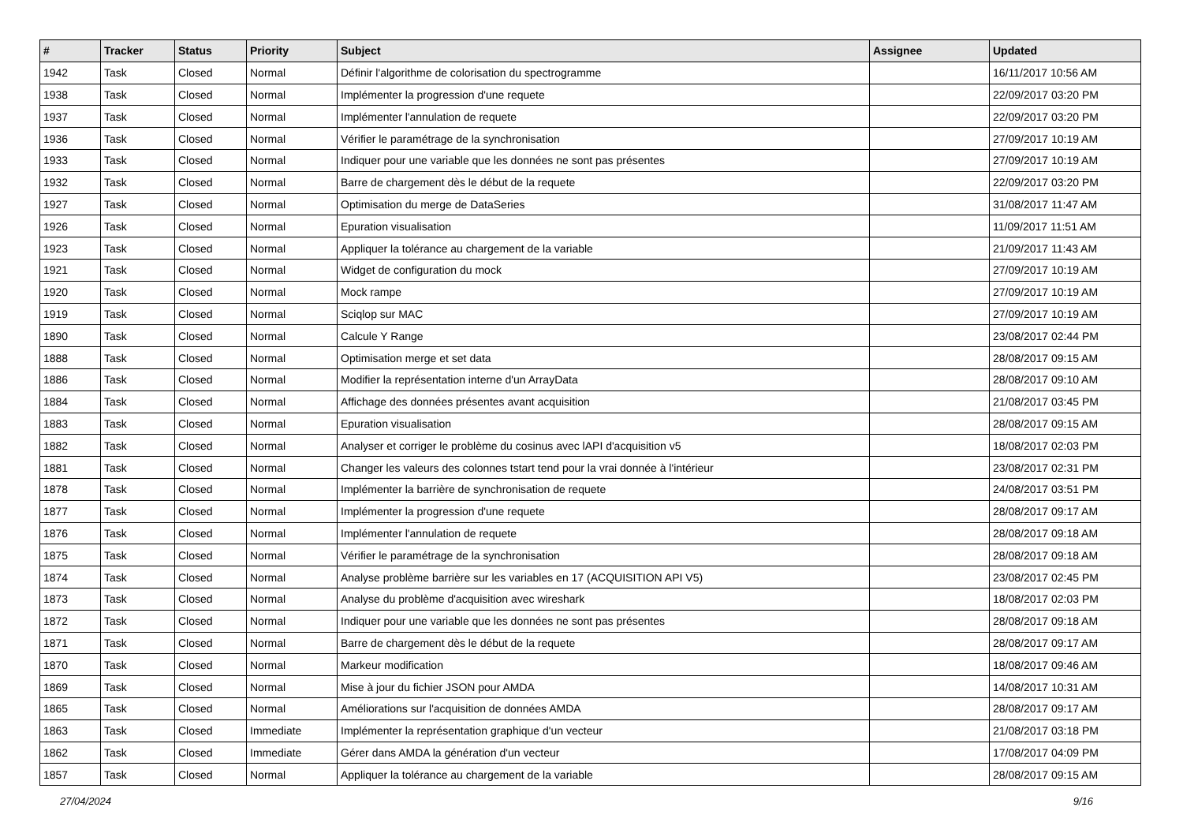| # | Tracker | Status | Priority | Subject | Assignee | Updated |
| --- | --- | --- | --- | --- | --- | --- |
| 1942 | Task | Closed | Normal | Définir l'algorithme de colorisation du spectrogramme | | 16/11/2017 10:56 AM |
| 1938 | Task | Closed | Normal | Implémenter la progression d'une requete | | 22/09/2017 03:20 PM |
| 1937 | Task | Closed | Normal | Implémenter l'annulation de requete | | 22/09/2017 03:20 PM |
| 1936 | Task | Closed | Normal | Vérifier le paramétrage de la synchronisation | | 27/09/2017 10:19 AM |
| 1933 | Task | Closed | Normal | Indiquer pour une variable que les données ne sont pas présentes | | 27/09/2017 10:19 AM |
| 1932 | Task | Closed | Normal | Barre de chargement dès le début de la requete | | 22/09/2017 03:20 PM |
| 1927 | Task | Closed | Normal | Optimisation du merge de DataSeries | | 31/08/2017 11:47 AM |
| 1926 | Task | Closed | Normal | Epuration visualisation | | 11/09/2017 11:51 AM |
| 1923 | Task | Closed | Normal | Appliquer la tolérance au chargement de la variable | | 21/09/2017 11:43 AM |
| 1921 | Task | Closed | Normal | Widget de configuration du mock | | 27/09/2017 10:19 AM |
| 1920 | Task | Closed | Normal | Mock rampe | | 27/09/2017 10:19 AM |
| 1919 | Task | Closed | Normal | Sciqlop sur MAC | | 27/09/2017 10:19 AM |
| 1890 | Task | Closed | Normal | Calcule Y Range | | 23/08/2017 02:44 PM |
| 1888 | Task | Closed | Normal | Optimisation merge et set data | | 28/08/2017 09:15 AM |
| 1886 | Task | Closed | Normal | Modifier la représentation interne d'un ArrayData | | 28/08/2017 09:10 AM |
| 1884 | Task | Closed | Normal | Affichage des données présentes avant acquisition | | 21/08/2017 03:45 PM |
| 1883 | Task | Closed | Normal | Epuration visualisation | | 28/08/2017 09:15 AM |
| 1882 | Task | Closed | Normal | Analyser et corriger le problème du cosinus avec lAPI d'acquisition v5 | | 18/08/2017 02:03 PM |
| 1881 | Task | Closed | Normal | Changer les valeurs des colonnes tstart tend pour la vrai donnée à l'intérieur | | 23/08/2017 02:31 PM |
| 1878 | Task | Closed | Normal | Implémenter la barrière de synchronisation de requete | | 24/08/2017 03:51 PM |
| 1877 | Task | Closed | Normal | Implémenter la progression d'une requete | | 28/08/2017 09:17 AM |
| 1876 | Task | Closed | Normal | Implémenter l'annulation de requete | | 28/08/2017 09:18 AM |
| 1875 | Task | Closed | Normal | Vérifier le paramétrage de la synchronisation | | 28/08/2017 09:18 AM |
| 1874 | Task | Closed | Normal | Analyse problème barrière sur les variables en 17 (ACQUISITION API V5) | | 23/08/2017 02:45 PM |
| 1873 | Task | Closed | Normal | Analyse du problème d'acquisition avec wireshark | | 18/08/2017 02:03 PM |
| 1872 | Task | Closed | Normal | Indiquer pour une variable que les données ne sont pas présentes | | 28/08/2017 09:18 AM |
| 1871 | Task | Closed | Normal | Barre de chargement dès le début de la requete | | 28/08/2017 09:17 AM |
| 1870 | Task | Closed | Normal | Markeur modification | | 18/08/2017 09:46 AM |
| 1869 | Task | Closed | Normal | Mise à jour du fichier JSON pour AMDA | | 14/08/2017 10:31 AM |
| 1865 | Task | Closed | Normal | Améliorations sur l'acquisition de données AMDA | | 28/08/2017 09:17 AM |
| 1863 | Task | Closed | Immediate | Implémenter la représentation graphique d'un vecteur | | 21/08/2017 03:18 PM |
| 1862 | Task | Closed | Immediate | Gérer dans AMDA la génération d'un vecteur | | 17/08/2017 04:09 PM |
| 1857 | Task | Closed | Normal | Appliquer la tolérance au chargement de la variable | | 28/08/2017 09:15 AM |
27/04/2024 9/16